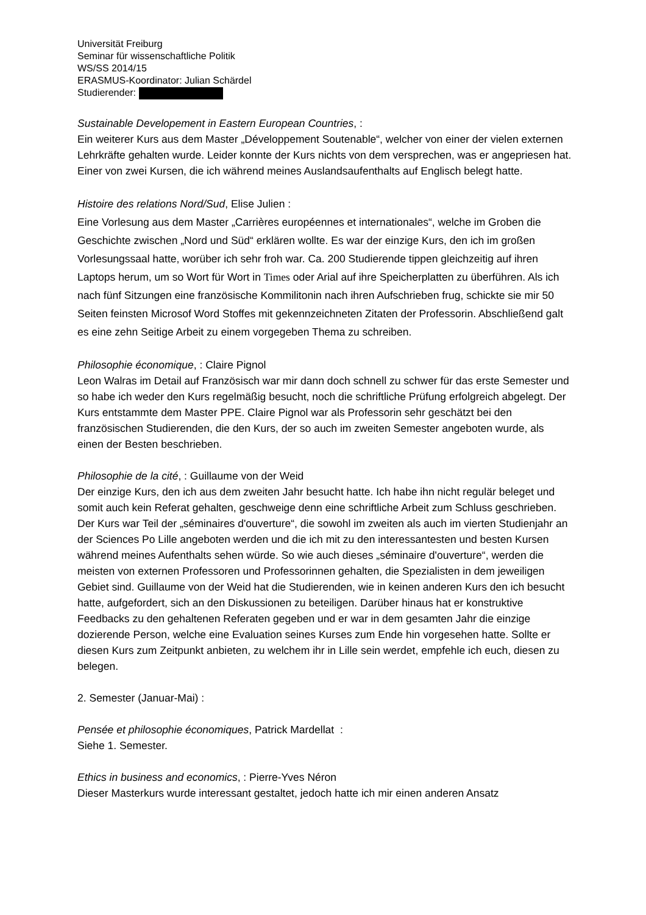Universität Freiburg
Seminar für wissenschaftliche Politik
WS/SS 2014/15
ERASMUS-Koordinator: Julian Schärdel
Studierender:
Sustainable Developement in Eastern European Countries, :
Ein weiterer Kurs aus dem Master „Développement Soutenable“, welcher von einer der vielen externen Lehrkräfte gehalten wurde. Leider konnte der Kurs nichts von dem versprechen, was er angepriesen hat. Einer von zwei Kursen, die ich während meines Auslandsaufenthalts auf Englisch belegt hatte.
Histoire des relations Nord/Sud, Elise Julien :
Eine Vorlesung aus dem Master „Carrières européennes et internationales“, welche im Groben die Geschichte zwischen „Nord und Süd“ erklären wollte. Es war der einzige Kurs, den ich im großen Vorlesungssaal hatte, worüber ich sehr froh war. Ca. 200 Studierende tippen gleichzeitig auf ihren Laptops herum, um so Wort für Wort in Times oder Arial auf ihre Speicherplatten zu überführen. Als ich nach fünf Sitzungen eine französische Kommilitonin nach ihren Aufschrieben frug, schickte sie mir 50 Seiten feinsten Microsof Word Stoffes mit gekennzeichneten Zitaten der Professorin. Abschließend galt es eine zehn Seitige Arbeit zu einem vorgegeben Thema zu schreiben.
Philosophie économique, : Claire Pignol
Leon Walras im Detail auf Französisch war mir dann doch schnell zu schwer für das erste Semester und so habe ich weder den Kurs regelmäßig besucht, noch die schriftliche Prüfung erfolgreich abgelegt. Der Kurs entstammte dem Master PPE. Claire Pignol war als Professorin sehr geschätzt bei den französischen Studierenden, die den Kurs, der so auch im zweiten Semester angeboten wurde, als einen der Besten beschrieben.
Philosophie de la cité, : Guillaume von der Weid
Der einzige Kurs, den ich aus dem zweiten Jahr besucht hatte. Ich habe ihn nicht regulär beleget und somit auch kein Referat gehalten, geschweige denn eine schriftliche Arbeit zum Schluss geschrieben. Der Kurs war Teil der „séminaires d'ouverture“, die sowohl im zweiten als auch im vierten Studienjahr an der Sciences Po Lille angeboten werden und die ich mit zu den interessantesten und besten Kursen während meines Aufenthalts sehen würde. So wie auch dieses „séminaire d'ouverture“, werden die meisten von externen Professoren und Professorinnen gehalten, die Spezialisten in dem jeweiligen Gebiet sind. Guillaume von der Weid hat die Studierenden, wie in keinen anderen Kurs den ich besucht hatte, aufgefordert, sich an den Diskussionen zu beteiligen. Darüber hinaus hat er konstruktive Feedbacks zu den gehaltenen Referaten gegeben und er war in dem gesamten Jahr die einzige dozierende Person, welche eine Evaluation seines Kurses zum Ende hin vorgesehen hatte. Sollte er diesen Kurs zum Zeitpunkt anbieten, zu welchem ihr in Lille sein werdet, empfehle ich euch, diesen zu belegen.
2. Semester (Januar-Mai) :
Pensée et philosophie économiques, Patrick Mardellat :
Siehe 1. Semester.
Ethics in business and economics, : Pierre-Yves Néron
Dieser Masterkurs wurde interessant gestaltet, jedoch hatte ich mir einen anderen Ansatz